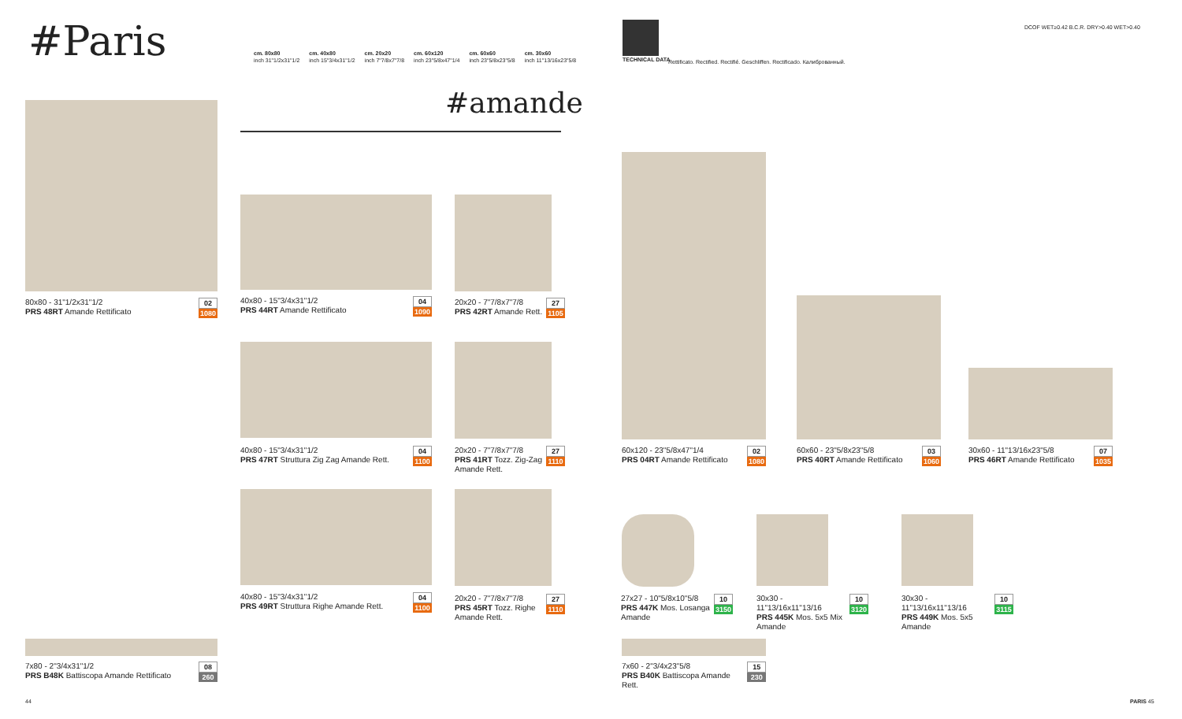#Paris
cm. 80x80
inch 31"1/2x31"1/2
cm. 40x80
inch 15"3/4x31"1/2
cm. 20x20
inch 7"7/8x7"7/8
cm. 60x120
inch 23"5/8x47"1/4
cm. 60x60
inch 23"5/8x23"5/8
cm. 30x60
inch 11"13/16x23"5/8
TECHNICAL DATA
Rettificato. Rectified. Rectifié. Geschliffen. Rectificado. Калиброванный.
DCOF WET≥0.42 B.C.R. DRY>0.40 WET>0.40
#amande
80x80 - 31"1/2x31"1/2
PRS 48RT Amande Rettificato
02
1080
40x80 - 15"3/4x31"1/2
PRS 44RT Amande Rettificato
04
1090
20x20 - 7"7/8x7"7/8
PRS 42RT Amande Rett.
27
1105
40x80 - 15"3/4x31"1/2
PRS 47RT Struttura Zig Zag Amande Rett.
04
1100
20x20 - 7"7/8x7"7/8
PRS 41RT Tozz. Zig-Zag
Amande Rett.
27
1110
40x80 - 15"3/4x31"1/2
PRS 49RT Struttura Righe Amande Rett.
04
1100
20x20 - 7"7/8x7"7/8
PRS 45RT Tozz. Righe
Amande Rett.
27
1110
7x80 - 2"3/4x31"1/2
PRS B48K Battiscopa Amande Rettificato
08
260
60x120 - 23"5/8x47"1/4
PRS 04RT Amande Rettificato
02
1080
60x60 - 23"5/8x23"5/8
PRS 40RT Amande Rettificato
03
1060
30x60 - 11"13/16x23"5/8
PRS 46RT Amande Rettificato
07
1035
27x27 - 10"5/8x10"5/8
PRS 447K Mos. Losanga
Amande
10
3150
30x30 - 11"13/16x11"13/16
PRS 445K Mos. 5x5 Mix
Amande
10
3120
30x30 - 11"13/16x11"13/16
PRS 449K Mos. 5x5
Amande
10
3115
7x60 - 2"3/4x23"5/8
PRS B40K Battiscopa Amande Rett.
15
230
44 PARIS 45